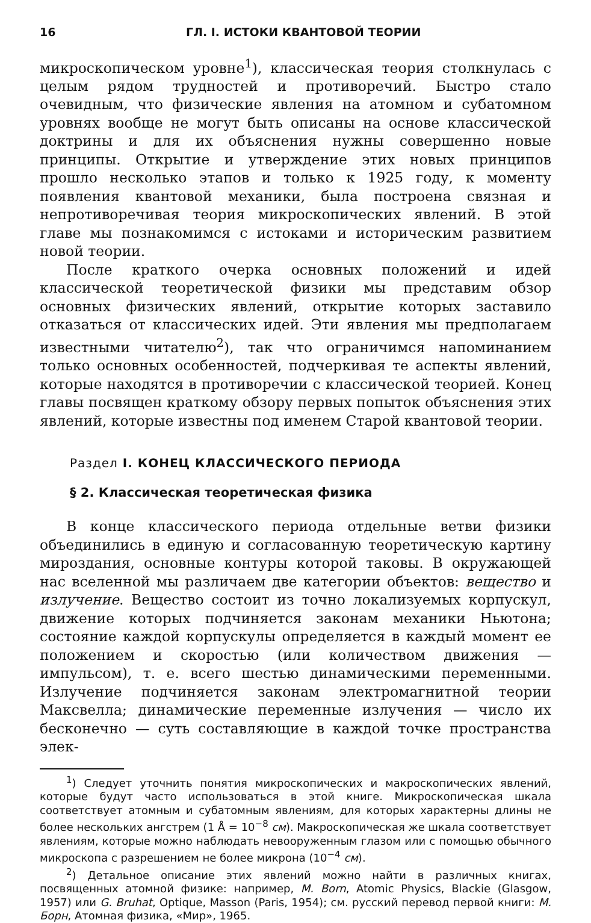16 ГЛ. I. ИСТОКИ КВАНТОВОЙ ТЕОРИИ
микроскопическом уровне<sup>1</sup>), классическая теория столкнулась с целым рядом трудностей и противоречий. Быстро стало очевидным, что физические явления на атомном и субатомном уровнях вообще не могут быть описаны на основе классической доктрины и для их объяснения нужны совершенно новые принципы. Открытие и утверждение этих новых принципов прошло несколько этапов и только к 1925 году, к моменту появления квантовой механики, была построена связная и непротиворечивая теория микроскопических явлений. В этой главе мы познакомимся с истоками и историческим развитием новой теории.
После краткого очерка основных положений и идей классической теоретической физики мы представим обзор основных физических явлений, открытие которых заставило отказаться от классических идей. Эти явления мы предполагаем известными читателю<sup>2</sup>), так что ограничимся напоминанием только основных особенностей, подчеркивая те аспекты явлений, которые находятся в противоречии с классической теорией. Конец главы посвящен краткому обзору первых попыток объяснения этих явлений, которые известны под именем Старой квантовой теории.
Раздел I. КОНЕЦ КЛАССИЧЕСКОГО ПЕРИОДА
§ 2. Классическая теоретическая физика
В конце классического периода отдельные ветви физики объединились в единую и согласованную теоретическую картину мироздания, основные контуры которой таковы. В окружающей нас вселенной мы различаем две категории объектов: вещество и излучение. Вещество состоит из точно локализуемых корпускул, движение которых подчиняется законам механики Ньютона; состояние каждой корпускулы определяется в каждый момент ее положением и скоростью (или количеством движения — импульсом), т. е. всего шестью динамическими переменными. Излучение подчиняется законам электромагнитной теории Максвелла; динамические переменные излучения — число их бесконечно — суть составляющие в каждой точке пространства элек-
<sup>1</sup>) Следует уточнить понятия микроскопических и макроскопических явлений, которые будут часто использоваться в этой книге. Микроскопическая шкала соответствует атомным и субатомным явлениям, для которых характерны длины не более нескольких ангстрем (1 Å = 10<sup>−8</sup> см). Макроскопическая же шкала соответствует явлениям, которые можно наблюдать невооруженным глазом или с помощью обычного микроскопа с разрешением не более микрона (10<sup>−4</sup> см).
<sup>2</sup>) Детальное описание этих явлений можно найти в различных книгах, посвященных атомной физике: например, M. Born, Atomic Physics, Blackie (Glasgow, 1957) или G. Bruhat, Optique, Masson (Paris, 1954); см. русский перевод первой книги: М. Борн, Атомная физика, «Мир», 1965.